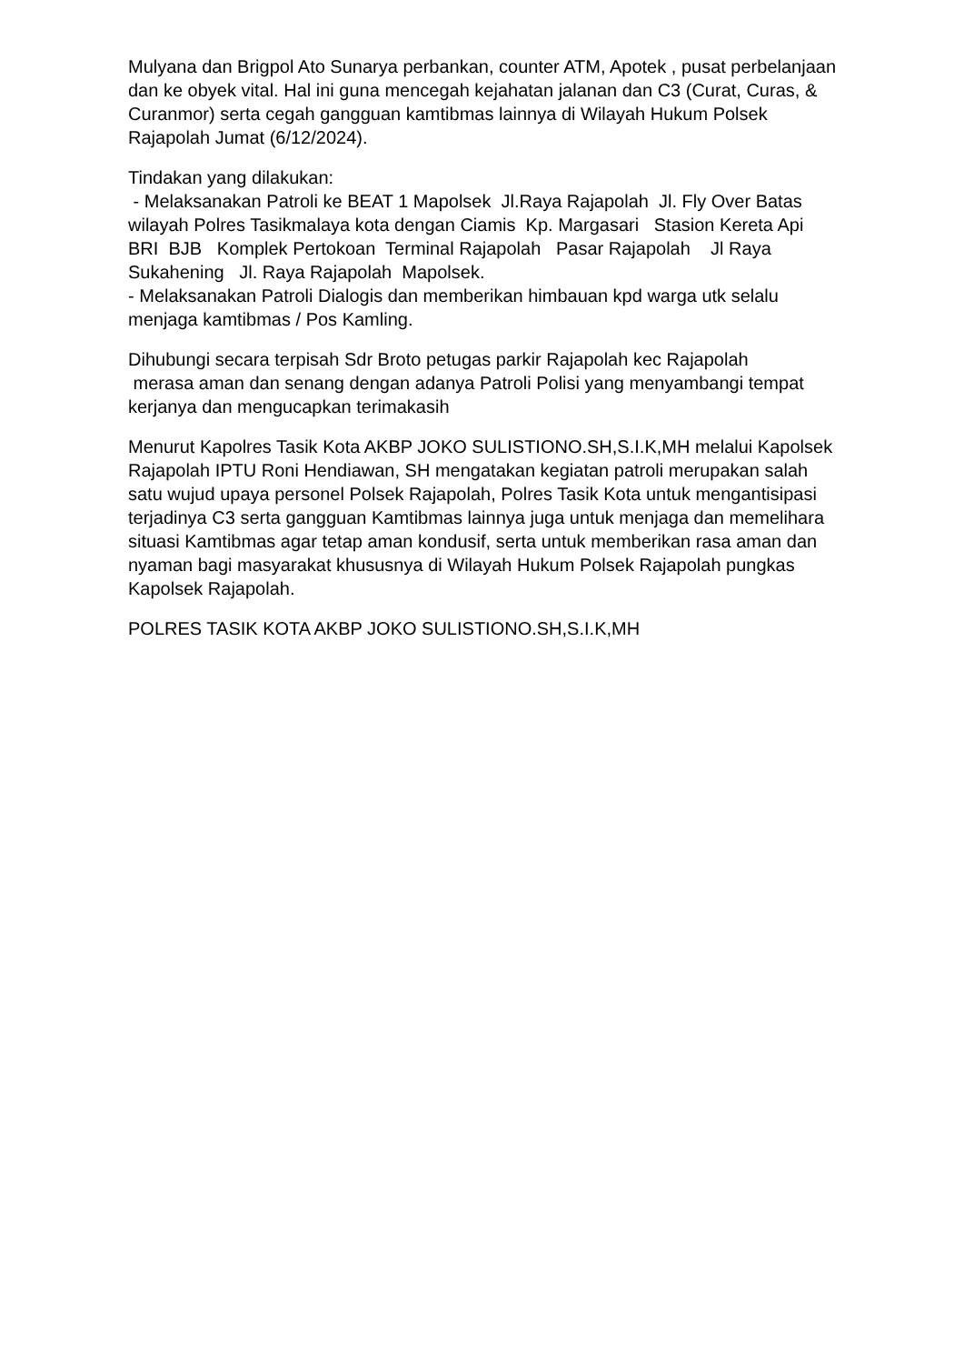Mulyana dan Brigpol Ato Sunarya perbankan, counter ATM, Apotek , pusat perbelanjaan dan ke obyek vital. Hal ini guna mencegah kejahatan jalanan dan C3 (Curat, Curas, & Curanmor) serta cegah gangguan kamtibmas lainnya di Wilayah Hukum Polsek Rajapolah Jumat (6/12/2024).
Tindakan yang dilakukan: - Melaksanakan Patroli ke BEAT 1 Mapolsek Jl.Raya Rajapolah Jl. Fly Over Batas wilayah Polres Tasikmalaya kota dengan Ciamis Kp. Margasari Stasion Kereta Api BRI BJB Komplek Pertokoan Terminal Rajapolah Pasar Rajapolah Jl Raya Sukahening Jl. Raya Rajapolah Mapolsek. - Melaksanakan Patroli Dialogis dan memberikan himbauan kpd warga utk selalu menjaga kamtibmas / Pos Kamling.
Dihubungi secara terpisah Sdr Broto petugas parkir Rajapolah kec Rajapolah merasa aman dan senang dengan adanya Patroli Polisi yang menyambangi tempat kerjanya dan mengucapkan terimakasih
Menurut Kapolres Tasik Kota AKBP JOKO SULISTIONO.SH,S.I.K,MH melalui Kapolsek Rajapolah IPTU Roni Hendiawan, SH mengatakan kegiatan patroli merupakan salah satu wujud upaya personel Polsek Rajapolah, Polres Tasik Kota untuk mengantisipasi terjadinya C3 serta gangguan Kamtibmas lainnya juga untuk menjaga dan memelihara situasi Kamtibmas agar tetap aman kondusif, serta untuk memberikan rasa aman dan nyaman bagi masyarakat khususnya di Wilayah Hukum Polsek Rajapolah pungkas Kapolsek Rajapolah.
POLRES TASIK KOTA AKBP JOKO SULISTIONO.SH,S.I.K,MH